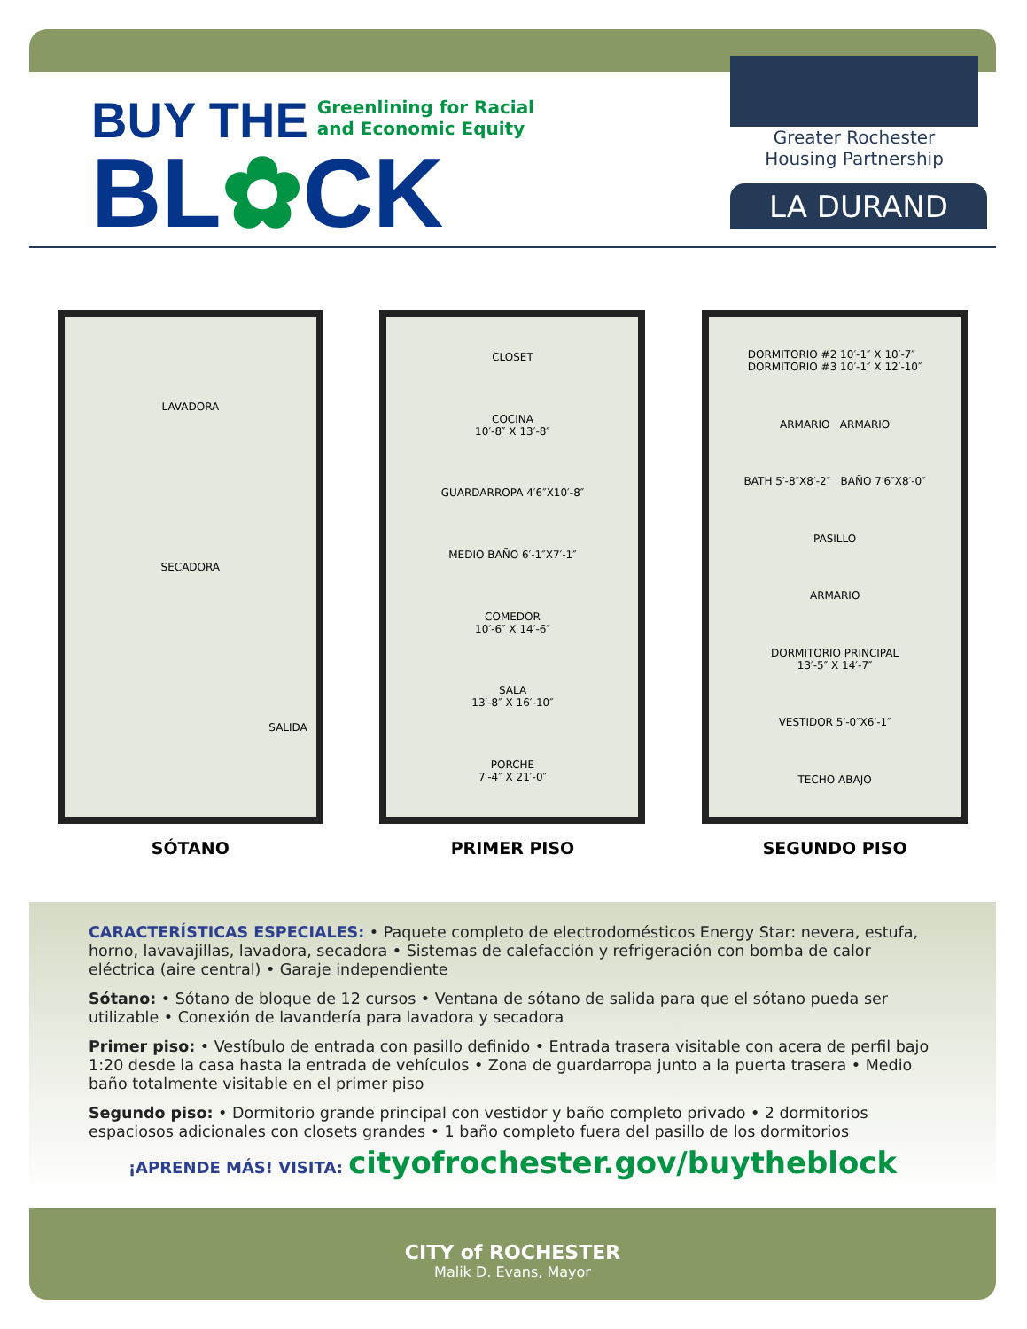BUY THE
Greenlining for Racial
and Economic Equity
BL✿CK
Greater Rochester
Housing Partnership
LA DURAND
LAVADORA
SECADORA
SALIDA
SÓTANO
CLOSET
COCINA
10′-8″ X 13′-8″
GUARDARROPA 4′6″X10′-8″
MEDIO BAÑO 6′-1″X7′-1″
COMEDOR
10′-6″ X 14′-6″
SALA
13′-8″ X 16′-10″
PORCHE
7′-4″ X 21′-0″
PRIMER PISO
DORMITORIO #2 10′-1″ X 10′-7″ DORMITORIO #3 10′-1″ X 12′-10″
ARMARIO ARMARIO
BATH 5′-8″X8′-2″ BAÑO 7′6″X8′-0″
PASILLO
ARMARIO
DORMITORIO PRINCIPAL
13′-5″ X 14′-7″
VESTIDOR 5′-0″X6′-1″
TECHO ABAJO
SEGUNDO PISO
CARACTERÍSTICAS ESPECIALES: • Paquete completo de electrodomésticos Energy Star: nevera, estufa, horno, lavavajillas, lavadora, secadora • Sistemas de calefacción y refrigeración con bomba de calor eléctrica (aire central) • Garaje independiente
Sótano: • Sótano de bloque de 12 cursos • Ventana de sótano de salida para que el sótano pueda ser utilizable • Conexión de lavandería para lavadora y secadora
Primer piso: • Vestíbulo de entrada con pasillo definido • Entrada trasera visitable con acera de perfil bajo 1:20 desde la casa hasta la entrada de vehículos • Zona de guardarropa junto a la puerta trasera • Medio baño totalmente visitable en el primer piso
Segundo piso: • Dormitorio grande principal con vestidor y baño completo privado • 2 dormitorios espaciosos adicionales con closets grandes • 1 baño completo fuera del pasillo de los dormitorios
¡APRENDE MÁS! VISITA: cityofrochester.gov/buytheblock
CITY of ROCHESTER
Malik D. Evans, Mayor